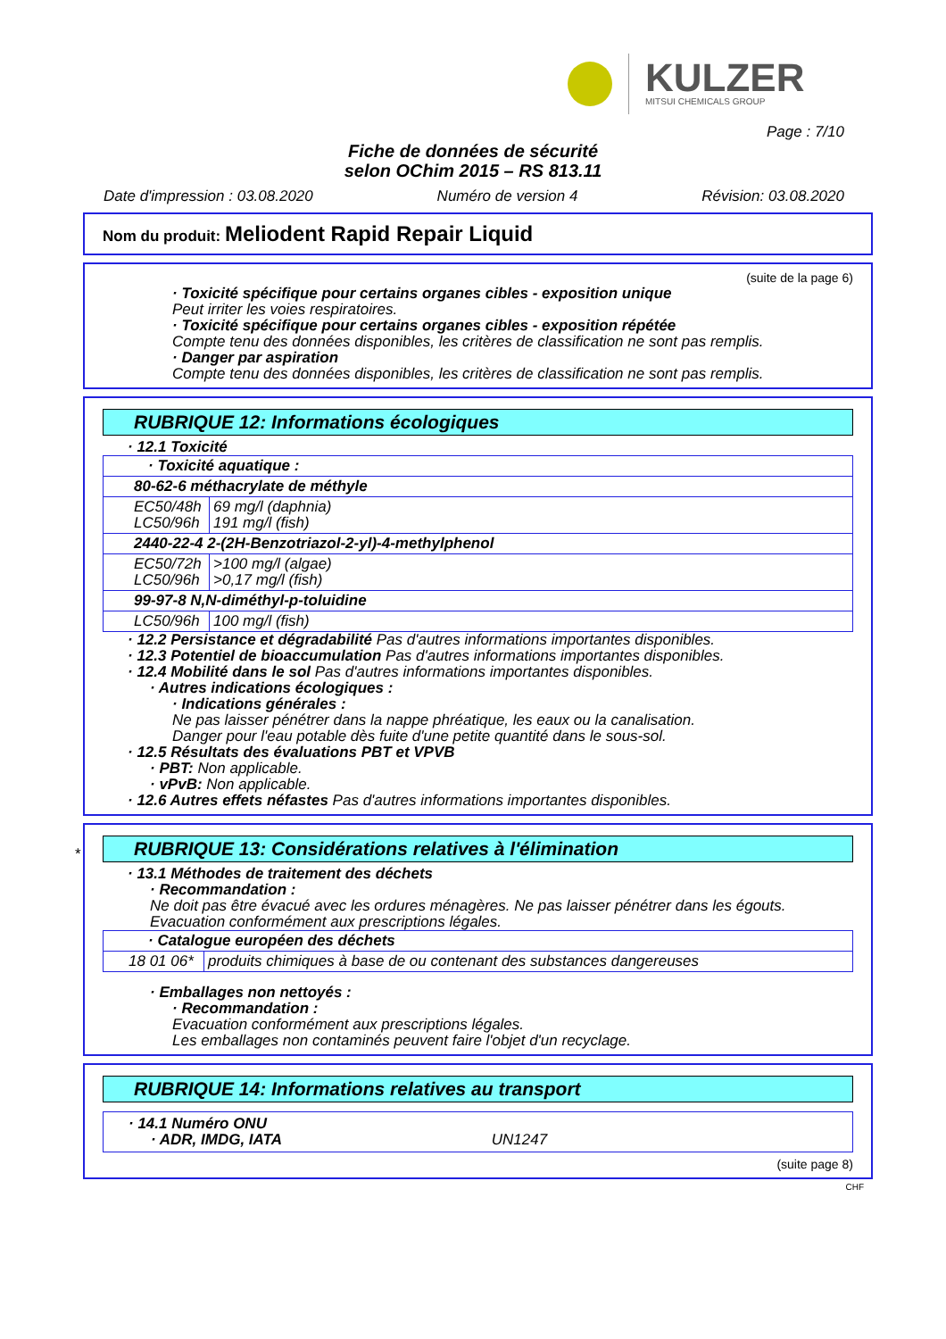KULZER
MITSUI CHEMICALS GROUP
Page : 7/10
Fiche de données de sécurité
selon OChim 2015 – RS 813.11
Date d'impression : 03.08.2020 Numéro de version 4 Révision: 03.08.2020
Nom du produit: Meliodent Rapid Repair Liquid
(suite de la page 6)
· Toxicité spécifique pour certains organes cibles - exposition unique
Peut irriter les voies respiratoires.
· Toxicité spécifique pour certains organes cibles - exposition répétée
Compte tenu des données disponibles, les critères de classification ne sont pas remplis.
· Danger par aspiration
Compte tenu des données disponibles, les critères de classification ne sont pas remplis.
RUBRIQUE 12: Informations écologiques
· 12.1 Toxicité
| · Toxicité aquatique : | |
| 80-62-6 méthacrylate de méthyle | |
| EC50/48h LC50/96h | 69 mg/l (daphnia) 191 mg/l (fish) |
| 2440-22-4 2-(2H-Benzotriazol-2-yl)-4-methylphenol | |
| EC50/72h LC50/96h | >100 mg/l (algae) >0,17 mg/l (fish) |
| 99-97-8 N,N-diméthyl-p-toluidine | |
| LC50/96h | 100 mg/l (fish) |
· 12.2 Persistance et dégradabilité Pas d'autres informations importantes disponibles.
· 12.3 Potentiel de bioaccumulation Pas d'autres informations importantes disponibles.
· 12.4 Mobilité dans le sol Pas d'autres informations importantes disponibles.
· Autres indications écologiques :
· Indications générales :
Ne pas laisser pénétrer dans la nappe phréatique, les eaux ou la canalisation.
Danger pour l'eau potable dès fuite d'une petite quantité dans le sous-sol.
· 12.5 Résultats des évaluations PBT et VPVB
· PBT: Non applicable.
· vPvB: Non applicable.
· 12.6 Autres effets néfastes Pas d'autres informations importantes disponibles.
*
RUBRIQUE 13: Considérations relatives à l'élimination
· 13.1 Méthodes de traitement des déchets
· Recommandation :
Ne doit pas être évacué avec les ordures ménagères. Ne pas laisser pénétrer dans les égouts.
Evacuation conformément aux prescriptions légales.
| · Catalogue européen des déchets | |
| 18 01 06* | produits chimiques à base de ou contenant des substances dangereuses |
· Emballages non nettoyés :
· Recommandation :
Evacuation conformément aux prescriptions légales.
Les emballages non contaminés peuvent faire l'objet d'un recyclage.
RUBRIQUE 14: Informations relatives au transport
· 14.1 Numéro ONU
· ADR, IMDG, IATA UN1247
(suite page 8)
CHF